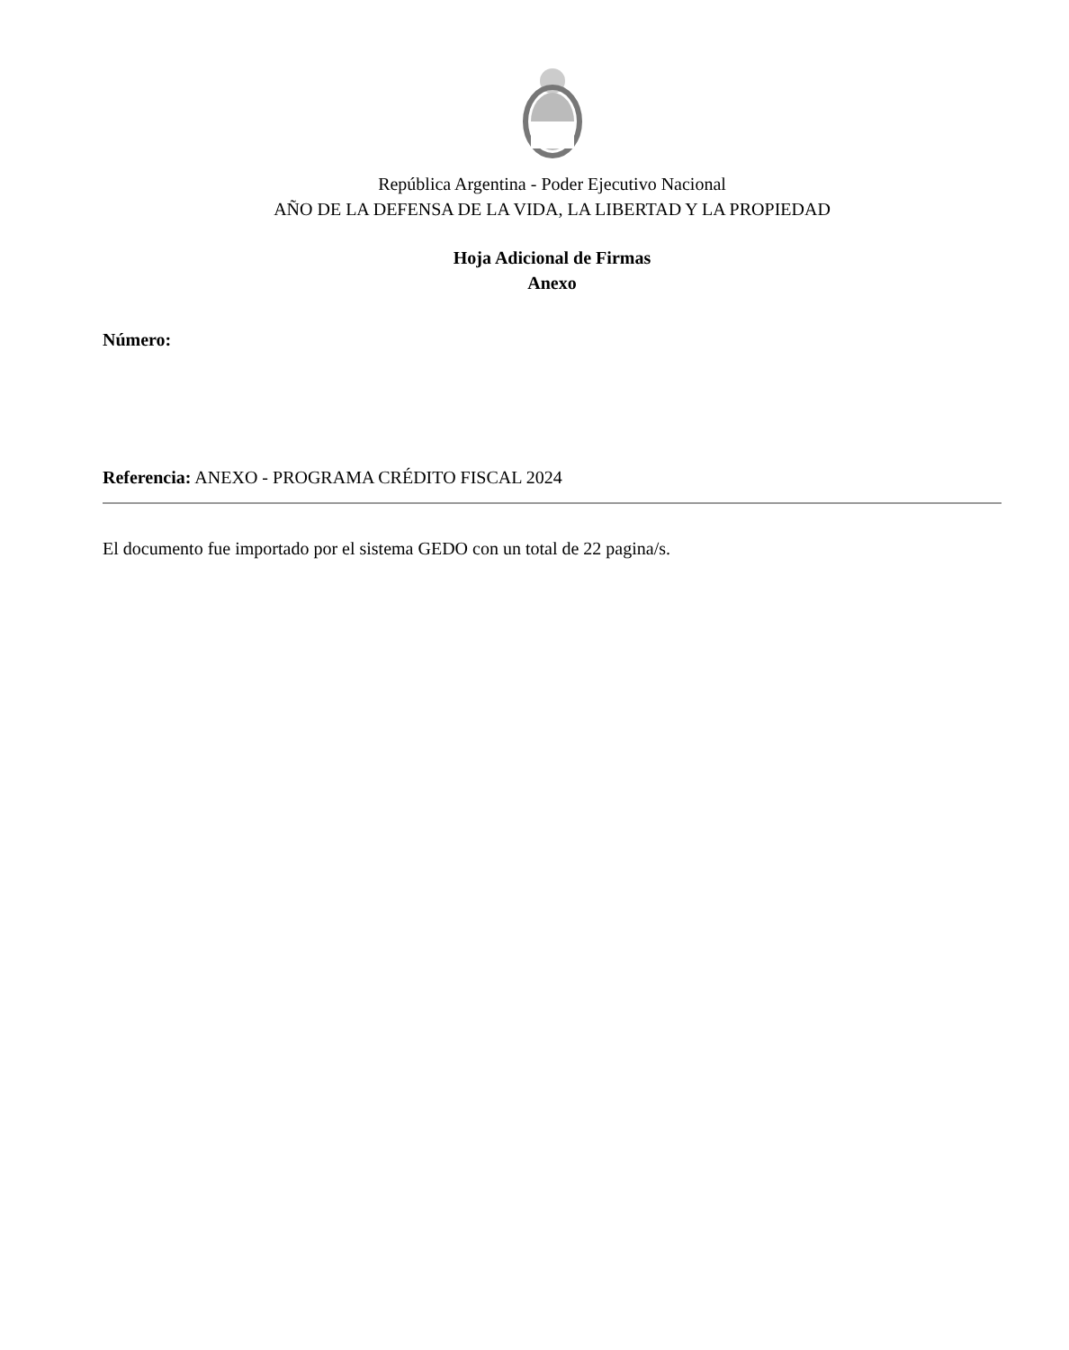República Argentina - Poder Ejecutivo Nacional
AÑO DE LA DEFENSA DE LA VIDA, LA LIBERTAD Y LA PROPIEDAD
Hoja Adicional de Firmas
Anexo
Número:
Referencia: ANEXO - PROGRAMA CRÉDITO FISCAL 2024
El documento fue importado por el sistema GEDO con un total de 22 pagina/s.